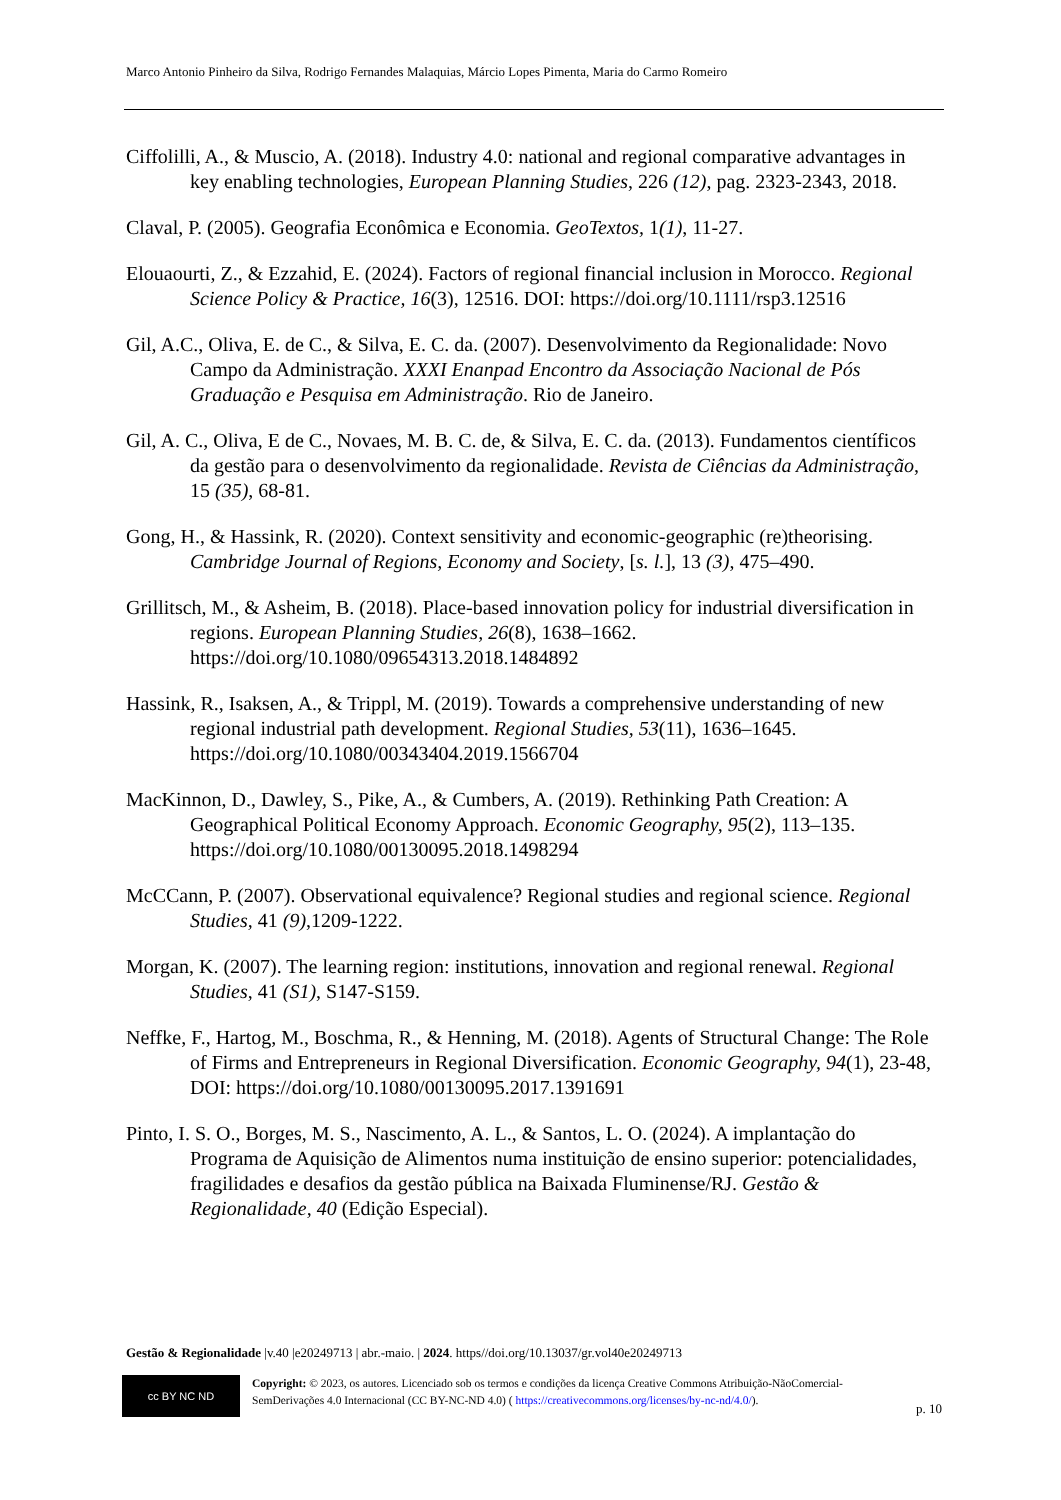Marco Antonio Pinheiro da Silva, Rodrigo Fernandes Malaquias, Márcio Lopes Pimenta, Maria do Carmo Romeiro
Ciffolilli, A., & Muscio, A. (2018). Industry 4.0: national and regional comparative advantages in key enabling technologies, European Planning Studies, 226 (12), pag. 2323-2343, 2018.
Claval, P. (2005). Geografia Econômica e Economia. GeoTextos, 1(1), 11-27.
Elouaourti, Z., & Ezzahid, E. (2024). Factors of regional financial inclusion in Morocco. Regional Science Policy & Practice, 16(3), 12516. DOI: https://doi.org/10.1111/rsp3.12516
Gil, A.C., Oliva, E. de C., & Silva, E. C. da. (2007). Desenvolvimento da Regionalidade: Novo Campo da Administração. XXXI Enanpad Encontro da Associação Nacional de Pós Graduação e Pesquisa em Administração. Rio de Janeiro.
Gil, A. C., Oliva, E de C., Novaes, M. B. C. de, & Silva, E. C. da. (2013). Fundamentos científicos da gestão para o desenvolvimento da regionalidade. Revista de Ciências da Administração, 15 (35), 68-81.
Gong, H., & Hassink, R. (2020). Context sensitivity and economic-geographic (re)theorising. Cambridge Journal of Regions, Economy and Society, [s. l.], 13 (3), 475–490.
Grillitsch, M., & Asheim, B. (2018). Place-based innovation policy for industrial diversification in regions. European Planning Studies, 26(8), 1638–1662. https://doi.org/10.1080/09654313.2018.1484892
Hassink, R., Isaksen, A., & Trippl, M. (2019). Towards a comprehensive understanding of new regional industrial path development. Regional Studies, 53(11), 1636–1645. https://doi.org/10.1080/00343404.2019.1566704
MacKinnon, D., Dawley, S., Pike, A., & Cumbers, A. (2019). Rethinking Path Creation: A Geographical Political Economy Approach. Economic Geography, 95(2), 113–135. https://doi.org/10.1080/00130095.2018.1498294
McCCann, P. (2007). Observational equivalence? Regional studies and regional science. Regional Studies, 41 (9),1209-1222.
Morgan, K. (2007). The learning region: institutions, innovation and regional renewal. Regional Studies, 41 (S1), S147-S159.
Neffke, F., Hartog, M., Boschma, R., & Henning, M. (2018). Agents of Structural Change: The Role of Firms and Entrepreneurs in Regional Diversification. Economic Geography, 94(1), 23-48, DOI: https://doi.org/10.1080/00130095.2017.1391691
Pinto, I. S. O., Borges, M. S., Nascimento, A. L., & Santos, L. O. (2024). A implantação do Programa de Aquisição de Alimentos numa instituição de ensino superior: potencialidades, fragilidades e desafios da gestão pública na Baixada Fluminense/RJ. Gestão & Regionalidade, 40 (Edição Especial).
Gestão & Regionalidade |v.40 |e20249713 | abr.-maio. | 2024. https//doi.org/10.13037/gr.vol40e20249713
cc BY NC ND
Copyright: © 2023, os autores. Licenciado sob os termos e condições da licença Creative Commons Atribuição-NãoComercial-SemDerivações 4.0 Internacional (CC BY-NC-ND 4.0) ( https://creativecommons.org/licenses/by-nc-nd/4.0/).
p. 10